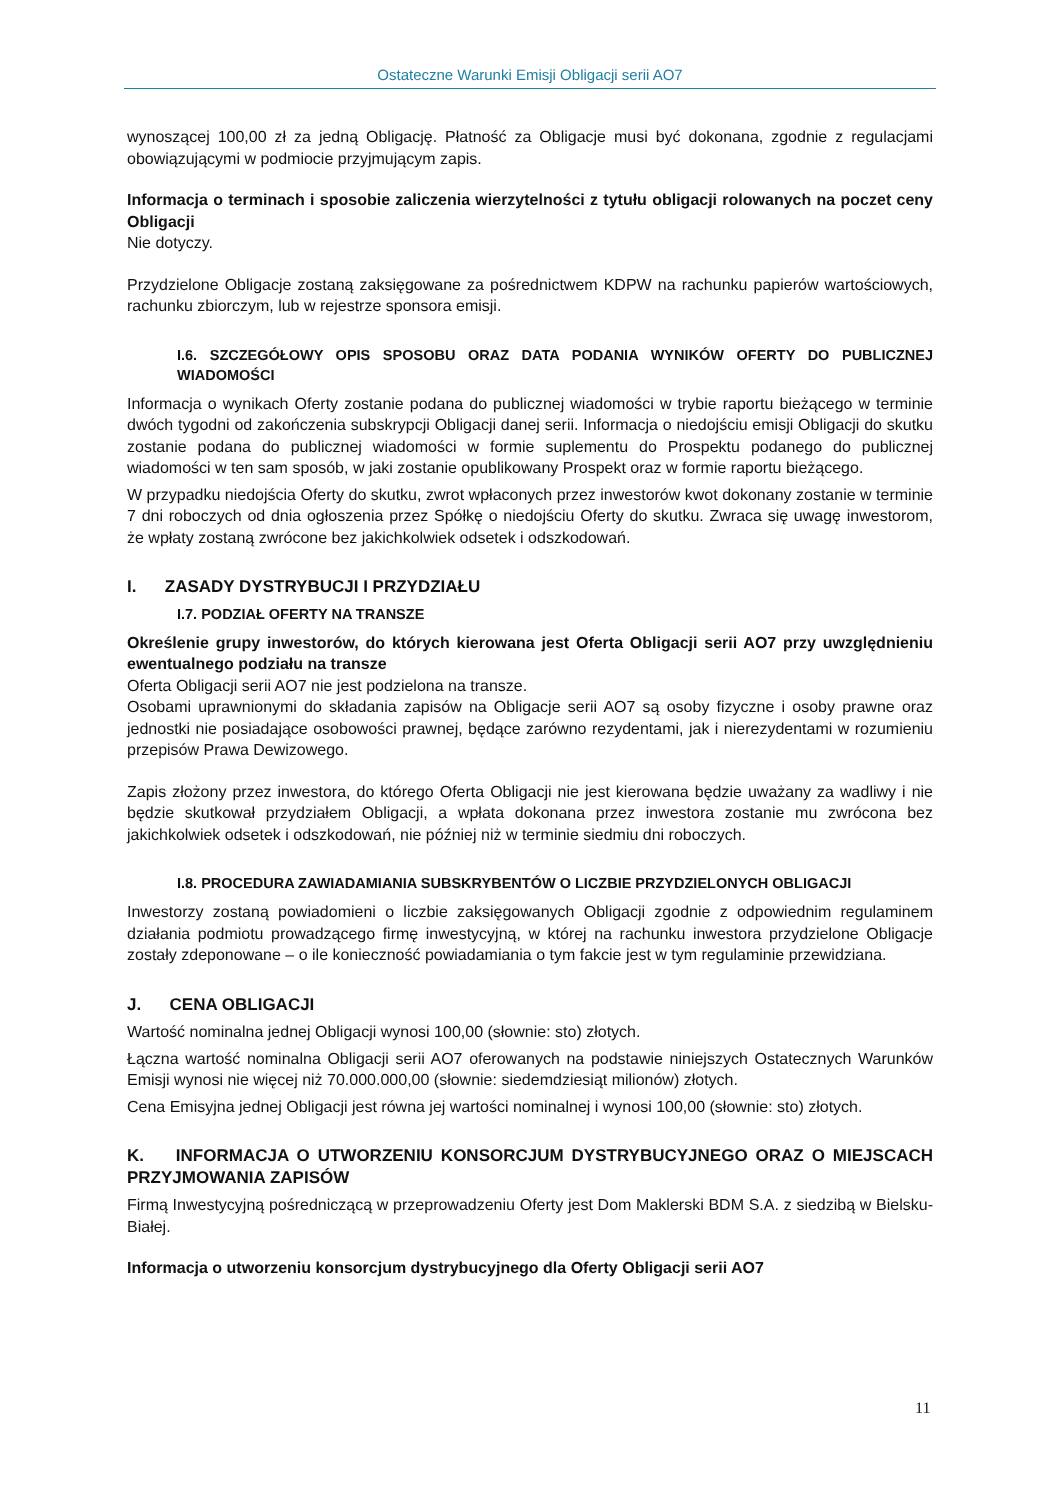Ostateczne Warunki Emisji Obligacji serii AO7
wynoszącej 100,00 zł za jedną Obligację. Płatność za Obligacje musi być dokonana, zgodnie z regulacjami obowiązującymi w podmiocie przyjmującym zapis.
Informacja o terminach i sposobie zaliczenia wierzytelności z tytułu obligacji rolowanych na poczet ceny Obligacji
Nie dotyczy.
Przydzielone Obligacje zostaną zaksięgowane za pośrednictwem KDPW na rachunku papierów wartościowych, rachunku zbiorczym, lub w rejestrze sponsora emisji.
I.6. SZCZEGÓŁOWY OPIS SPOSOBU ORAZ DATA PODANIA WYNIKÓW OFERTY DO PUBLICZNEJ WIADOMOŚCI
Informacja o wynikach Oferty zostanie podana do publicznej wiadomości w trybie raportu bieżącego w terminie dwóch tygodni od zakończenia subskrypcji Obligacji danej serii. Informacja o niedojściu emisji Obligacji do skutku zostanie podana do publicznej wiadomości w formie suplementu do Prospektu podanego do publicznej wiadomości w ten sam sposób, w jaki zostanie opublikowany Prospekt oraz w formie raportu bieżącego.
W przypadku niedojścia Oferty do skutku, zwrot wpłaconych przez inwestorów kwot dokonany zostanie w terminie 7 dni roboczych od dnia ogłoszenia przez Spółkę o niedojściu Oferty do skutku. Zwraca się uwagę inwestorom, że wpłaty zostaną zwrócone bez jakichkolwiek odsetek i odszkodowań.
I. ZASADY DYSTRYBUCJI I PRZYDZIAŁU
I.7. PODZIAŁ OFERTY NA TRANSZE
Określenie grupy inwestorów, do których kierowana jest Oferta Obligacji serii AO7 przy uwzględnieniu ewentualnego podziału na transze
Oferta Obligacji serii AO7 nie jest podzielona na transze.
Osobami uprawnionymi do składania zapisów na Obligacje serii AO7 są osoby fizyczne i osoby prawne oraz jednostki nie posiadające osobowości prawnej, będące zarówno rezydentami, jak i nierezydentami w rozumieniu przepisów Prawa Dewizowego.
Zapis złożony przez inwestora, do którego Oferta Obligacji nie jest kierowana będzie uważany za wadliwy i nie będzie skutkował przydziałem Obligacji, a wpłata dokonana przez inwestora zostanie mu zwrócona bez jakichkolwiek odsetek i odszkodowań, nie później niż w terminie siedmiu dni roboczych.
I.8. PROCEDURA ZAWIADAMIANIA SUBSKRYBENTÓW O LICZBIE PRZYDZIELONYCH OBLIGACJI
Inwestorzy zostaną powiadomieni o liczbie zaksięgowanych Obligacji zgodnie z odpowiednim regulaminem działania podmiotu prowadzącego firmę inwestycyjną, w której na rachunku inwestora przydzielone Obligacje zostały zdeponowane – o ile konieczność powiadamiania o tym fakcie jest w tym regulaminie przewidziana.
J. CENA OBLIGACJI
Wartość nominalna jednej Obligacji wynosi 100,00 (słownie: sto) złotych.
Łączna wartość nominalna Obligacji serii AO7 oferowanych na podstawie niniejszych Ostatecznych Warunków Emisji wynosi nie więcej niż 70.000.000,00 (słownie: siedemdziesiąt milionów) złotych.
Cena Emisyjna jednej Obligacji jest równa jej wartości nominalnej i wynosi 100,00 (słownie: sto) złotych.
K. INFORMACJA O UTWORZENIU KONSORCJUM DYSTRYBUCYJNEGO ORAZ O MIEJSCACH PRZYJMOWANIA ZAPISÓW
Firmą Inwestycyjną pośredniczącą w przeprowadzeniu Oferty jest Dom Maklerski BDM S.A. z siedzibą w Bielsku-Białej.
Informacja o utworzeniu konsorcjum dystrybucyjnego dla Oferty Obligacji serii AO7
11